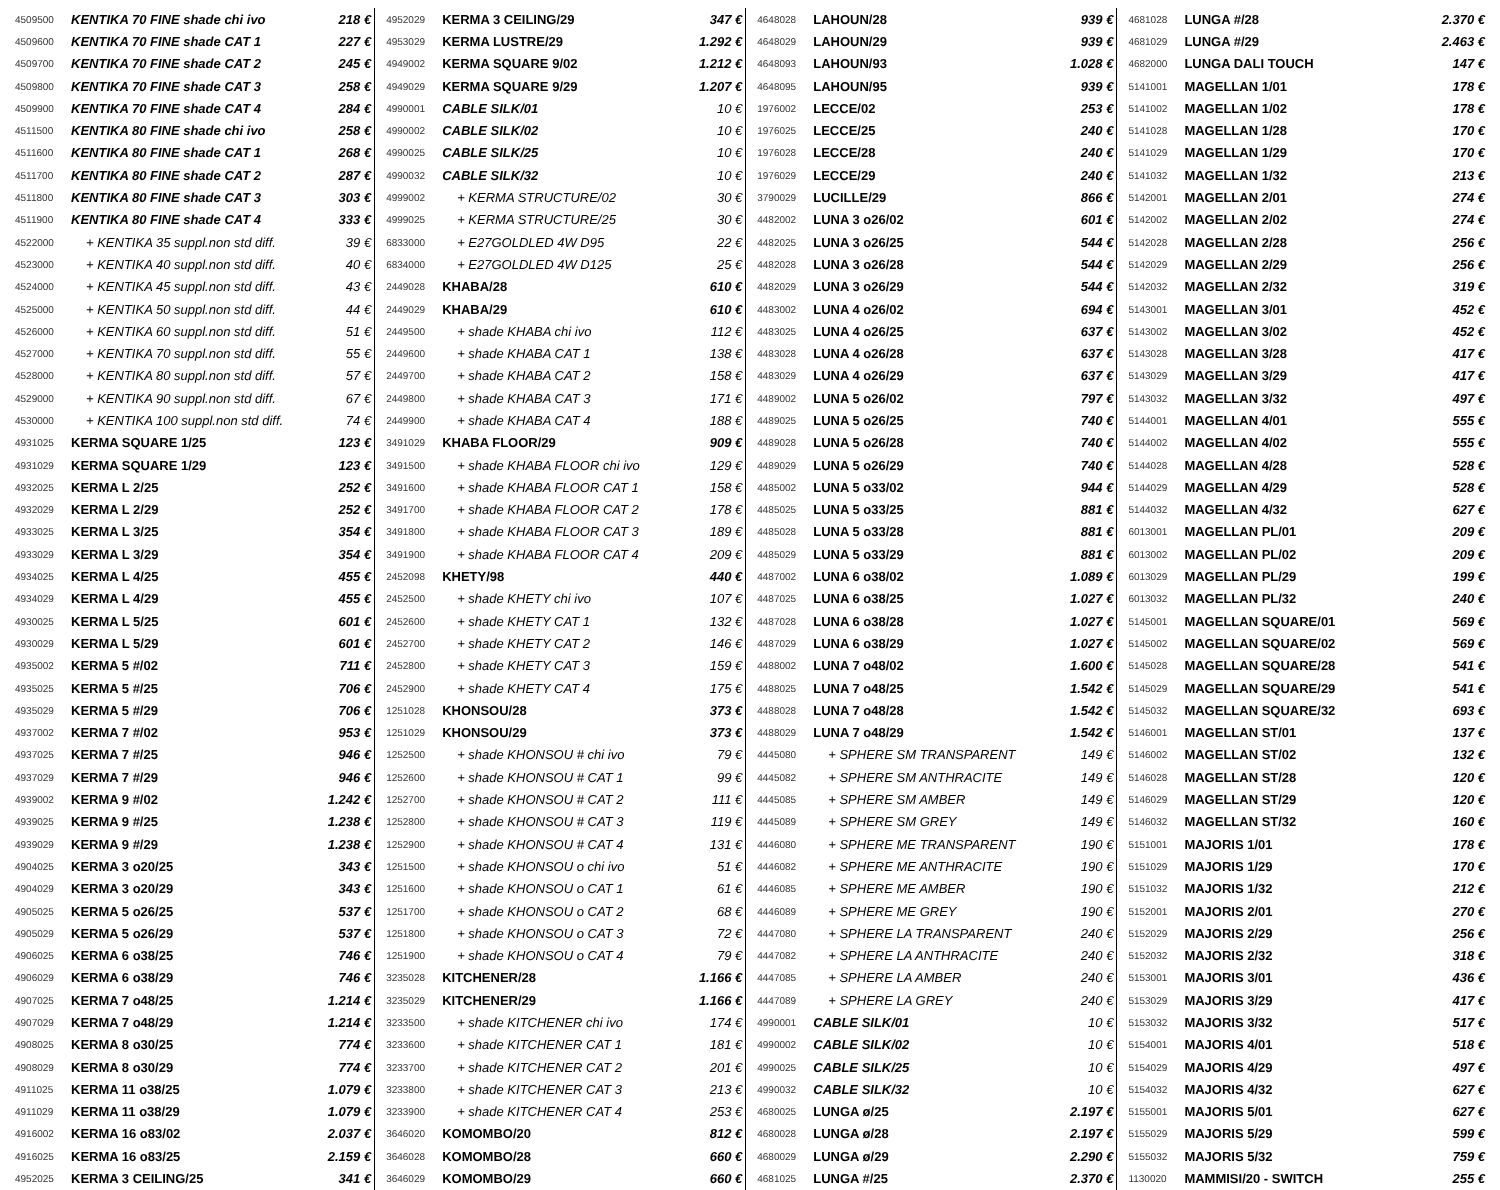| 4509500 | KENTIKA 70 FINE shade chi ivo | 218 € |
| 4509600 | KENTIKA 70 FINE shade CAT 1 | 227 € |
| 4509700 | KENTIKA 70 FINE shade CAT 2 | 245 € |
| 4509800 | KENTIKA 70 FINE shade CAT 3 | 258 € |
| 4509900 | KENTIKA 70 FINE shade CAT 4 | 284 € |
| 4511500 | KENTIKA 80 FINE shade chi ivo | 258 € |
| 4511600 | KENTIKA 80 FINE shade CAT 1 | 268 € |
| 4511700 | KENTIKA 80 FINE shade CAT 2 | 287 € |
| 4511800 | KENTIKA 80 FINE shade CAT 3 | 303 € |
| 4511900 | KENTIKA 80 FINE shade CAT 4 | 333 € |
| 4522000 | + KENTIKA 35 suppl.non std diff. | 39 € |
| 4523000 | + KENTIKA 40 suppl.non std diff. | 40 € |
| 4524000 | + KENTIKA 45 suppl.non std diff. | 43 € |
| 4525000 | + KENTIKA 50 suppl.non std diff. | 44 € |
| 4526000 | + KENTIKA 60 suppl.non std diff. | 51 € |
| 4527000 | + KENTIKA 70 suppl.non std diff. | 55 € |
| 4528000 | + KENTIKA 80 suppl.non std diff. | 57 € |
| 4529000 | + KENTIKA 90 suppl.non std diff. | 67 € |
| 4530000 | + KENTIKA 100 suppl.non std diff. | 74 € |
| 4931025 | KERMA SQUARE 1/25 | 123 € |
| 4931029 | KERMA SQUARE 1/29 | 123 € |
| 4932025 | KERMA L 2/25 | 252 € |
| 4932029 | KERMA L 2/29 | 252 € |
| 4933025 | KERMA L 3/25 | 354 € |
| 4933029 | KERMA L 3/29 | 354 € |
| 4934025 | KERMA L 4/25 | 455 € |
| 4934029 | KERMA L 4/29 | 455 € |
| 4930025 | KERMA L 5/25 | 601 € |
| 4930029 | KERMA L 5/29 | 601 € |
| 4935002 | KERMA 5 #/02 | 711 € |
| 4935025 | KERMA 5 #/25 | 706 € |
| 4935029 | KERMA 5 #/29 | 706 € |
| 4937002 | KERMA 7 #/02 | 953 € |
| 4937025 | KERMA 7 #/25 | 946 € |
| 4937029 | KERMA 7 #/29 | 946 € |
| 4939002 | KERMA 9 #/02 | 1.242 € |
| 4939025 | KERMA 9 #/25 | 1.238 € |
| 4939029 | KERMA 9 #/29 | 1.238 € |
| 4904025 | KERMA 3 o20/25 | 343 € |
| 4904029 | KERMA 3 o20/29 | 343 € |
| 4905025 | KERMA 5 o26/25 | 537 € |
| 4905029 | KERMA 5 o26/29 | 537 € |
| 4906025 | KERMA 6 o38/25 | 746 € |
| 4906029 | KERMA 6 o38/29 | 746 € |
| 4907025 | KERMA 7 o48/25 | 1.214 € |
| 4907029 | KERMA 7 o48/29 | 1.214 € |
| 4908025 | KERMA 8 o30/25 | 774 € |
| 4908029 | KERMA 8 o30/29 | 774 € |
| 4911025 | KERMA 11 o38/25 | 1.079 € |
| 4911029 | KERMA 11 o38/29 | 1.079 € |
| 4916002 | KERMA 16 o83/02 | 2.037 € |
| 4916025 | KERMA 16 o83/25 | 2.159 € |
| 4952025 | KERMA 3 CEILING/25 | 341 € |
| 4952029 | KERMA 3 CEILING/29 | 347 € |
| 4953029 | KERMA LUSTRE/29 | 1.292 € |
| 4949002 | KERMA SQUARE 9/02 | 1.212 € |
| 4949029 | KERMA SQUARE 9/29 | 1.207 € |
| 4990001 | CABLE SILK/01 | 10 € |
| 4990002 | CABLE SILK/02 | 10 € |
| 4990025 | CABLE SILK/25 | 10 € |
| 4990032 | CABLE SILK/32 | 10 € |
| 4999002 | + KERMA STRUCTURE/02 | 30 € |
| 4999025 | + KERMA STRUCTURE/25 | 30 € |
| 6833000 | + E27GOLDLED 4W D95 | 22 € |
| 6834000 | + E27GOLDLED 4W D125 | 25 € |
| 2449028 | KHABA/28 | 610 € |
| 2449029 | KHABA/29 | 610 € |
| 2449500 | + shade KHABA chi ivo | 112 € |
| 2449600 | + shade KHABA CAT 1 | 138 € |
| 2449700 | + shade KHABA CAT 2 | 158 € |
| 2449800 | + shade KHABA CAT 3 | 171 € |
| 2449900 | + shade KHABA CAT 4 | 188 € |
| 3491029 | KHABA FLOOR/29 | 909 € |
| 3491500 | + shade KHABA FLOOR chi ivo | 129 € |
| 3491600 | + shade KHABA FLOOR CAT 1 | 158 € |
| 3491700 | + shade KHABA FLOOR CAT 2 | 178 € |
| 3491800 | + shade KHABA FLOOR CAT 3 | 189 € |
| 3491900 | + shade KHABA FLOOR CAT 4 | 209 € |
| 2452098 | KHETY/98 | 440 € |
| 2452500 | + shade KHETY chi ivo | 107 € |
| 2452600 | + shade KHETY CAT 1 | 132 € |
| 2452700 | + shade KHETY CAT 2 | 146 € |
| 2452800 | + shade KHETY CAT 3 | 159 € |
| 2452900 | + shade KHETY CAT 4 | 175 € |
| 1251028 | KHONSOU/28 | 373 € |
| 1251029 | KHONSOU/29 | 373 € |
| 1252500 | + shade KHONSOU # chi ivo | 79 € |
| 1252600 | + shade KHONSOU # CAT 1 | 99 € |
| 1252700 | + shade KHONSOU # CAT 2 | 111 € |
| 1252800 | + shade KHONSOU # CAT 3 | 119 € |
| 1252900 | + shade KHONSOU # CAT 4 | 131 € |
| 1251500 | + shade KHONSOU o chi ivo | 51 € |
| 1251600 | + shade KHONSOU o CAT 1 | 61 € |
| 1251700 | + shade KHONSOU o CAT 2 | 68 € |
| 1251800 | + shade KHONSOU o CAT 3 | 72 € |
| 1251900 | + shade KHONSOU o CAT 4 | 79 € |
| 3235028 | KITCHENER/28 | 1.166 € |
| 3235029 | KITCHENER/29 | 1.166 € |
| 3233500 | + shade KITCHENER chi ivo | 174 € |
| 3233600 | + shade KITCHENER CAT 1 | 181 € |
| 3233700 | + shade KITCHENER CAT 2 | 201 € |
| 3233800 | + shade KITCHENER CAT 3 | 213 € |
| 3233900 | + shade KITCHENER CAT 4 | 253 € |
| 3646020 | KOMOMBO/20 | 812 € |
| 3646028 | KOMOMBO/28 | 660 € |
| 3646029 | KOMOMBO/29 | 660 € |
| 4648028 | LAHOUN/28 | 939 € |
| 4648029 | LAHOUN/29 | 939 € |
| 4648093 | LAHOUN/93 | 1.028 € |
| 4648095 | LAHOUN/95 | 939 € |
| 1976002 | LECCE/02 | 253 € |
| 1976025 | LECCE/25 | 240 € |
| 1976028 | LECCE/28 | 240 € |
| 1976029 | LECCE/29 | 240 € |
| 3790029 | LUCILLE/29 | 866 € |
| 4482002 | LUNA 3 o26/02 | 601 € |
| 4482025 | LUNA 3 o26/25 | 544 € |
| 4482028 | LUNA 3 o26/28 | 544 € |
| 4482029 | LUNA 3 o26/29 | 544 € |
| 4483002 | LUNA 4 o26/02 | 694 € |
| 4483025 | LUNA 4 o26/25 | 637 € |
| 4483028 | LUNA 4 o26/28 | 637 € |
| 4483029 | LUNA 4 o26/29 | 637 € |
| 4489002 | LUNA 5 o26/02 | 797 € |
| 4489025 | LUNA 5 o26/25 | 740 € |
| 4489028 | LUNA 5 o26/28 | 740 € |
| 4489029 | LUNA 5 o26/29 | 740 € |
| 4485002 | LUNA 5 o33/02 | 944 € |
| 4485025 | LUNA 5 o33/25 | 881 € |
| 4485028 | LUNA 5 o33/28 | 881 € |
| 4485029 | LUNA 5 o33/29 | 881 € |
| 4487002 | LUNA 6 o38/02 | 1.089 € |
| 4487025 | LUNA 6 o38/25 | 1.027 € |
| 4487028 | LUNA 6 o38/28 | 1.027 € |
| 4487029 | LUNA 6 o38/29 | 1.027 € |
| 4488002 | LUNA 7 o48/02 | 1.600 € |
| 4488025 | LUNA 7 o48/25 | 1.542 € |
| 4488028 | LUNA 7 o48/28 | 1.542 € |
| 4488029 | LUNA 7 o48/29 | 1.542 € |
| 4445080 | + SPHERE SM TRANSPARENT | 149 € |
| 4445082 | + SPHERE SM ANTHRACITE | 149 € |
| 4445085 | + SPHERE SM AMBER | 149 € |
| 4445089 | + SPHERE SM GREY | 149 € |
| 4446080 | + SPHERE ME TRANSPARENT | 190 € |
| 4446082 | + SPHERE ME ANTHRACITE | 190 € |
| 4446085 | + SPHERE ME AMBER | 190 € |
| 4446089 | + SPHERE ME GREY | 190 € |
| 4447080 | + SPHERE LA TRANSPARENT | 240 € |
| 4447082 | + SPHERE LA ANTHRACITE | 240 € |
| 4447085 | + SPHERE LA AMBER | 240 € |
| 4447089 | + SPHERE LA GREY | 240 € |
| 4990001 | CABLE SILK/01 | 10 € |
| 4990002 | CABLE SILK/02 | 10 € |
| 4990025 | CABLE SILK/25 | 10 € |
| 4990032 | CABLE SILK/32 | 10 € |
| 4680025 | LUNGA ø/25 | 2.197 € |
| 4680028 | LUNGA ø/28 | 2.197 € |
| 4680029 | LUNGA ø/29 | 2.290 € |
| 4681025 | LUNGA #/25 | 2.370 € |
| 4681028 | LUNGA #/28 | 2.370 € |
| 4681029 | LUNGA #/29 | 2.463 € |
| 4682000 | LUNGA DALI TOUCH | 147 € |
| 5141001 | MAGELLAN 1/01 | 178 € |
| 5141002 | MAGELLAN 1/02 | 178 € |
| 5141028 | MAGELLAN 1/28 | 170 € |
| 5141029 | MAGELLAN 1/29 | 170 € |
| 5141032 | MAGELLAN 1/32 | 213 € |
| 5142001 | MAGELLAN 2/01 | 274 € |
| 5142002 | MAGELLAN 2/02 | 274 € |
| 5142028 | MAGELLAN 2/28 | 256 € |
| 5142029 | MAGELLAN 2/29 | 256 € |
| 5142032 | MAGELLAN 2/32 | 319 € |
| 5143001 | MAGELLAN 3/01 | 452 € |
| 5143002 | MAGELLAN 3/02 | 452 € |
| 5143028 | MAGELLAN 3/28 | 417 € |
| 5143029 | MAGELLAN 3/29 | 417 € |
| 5143032 | MAGELLAN 3/32 | 497 € |
| 5144001 | MAGELLAN 4/01 | 555 € |
| 5144002 | MAGELLAN 4/02 | 555 € |
| 5144028 | MAGELLAN 4/28 | 528 € |
| 5144029 | MAGELLAN 4/29 | 528 € |
| 5144032 | MAGELLAN 4/32 | 627 € |
| 6013001 | MAGELLAN PL/01 | 209 € |
| 6013002 | MAGELLAN PL/02 | 209 € |
| 6013029 | MAGELLAN PL/29 | 199 € |
| 6013032 | MAGELLAN PL/32 | 240 € |
| 5145001 | MAGELLAN SQUARE/01 | 569 € |
| 5145002 | MAGELLAN SQUARE/02 | 569 € |
| 5145028 | MAGELLAN SQUARE/28 | 541 € |
| 5145029 | MAGELLAN SQUARE/29 | 541 € |
| 5145032 | MAGELLAN SQUARE/32 | 693 € |
| 5146001 | MAGELLAN ST/01 | 137 € |
| 5146002 | MAGELLAN ST/02 | 132 € |
| 5146028 | MAGELLAN ST/28 | 120 € |
| 5146029 | MAGELLAN ST/29 | 120 € |
| 5146032 | MAGELLAN ST/32 | 160 € |
| 5151001 | MAJORIS 1/01 | 178 € |
| 5151029 | MAJORIS 1/29 | 170 € |
| 5151032 | MAJORIS 1/32 | 212 € |
| 5152001 | MAJORIS 2/01 | 270 € |
| 5152029 | MAJORIS 2/29 | 256 € |
| 5152032 | MAJORIS 2/32 | 318 € |
| 5153001 | MAJORIS 3/01 | 436 € |
| 5153029 | MAJORIS 3/29 | 417 € |
| 5153032 | MAJORIS 3/32 | 517 € |
| 5154001 | MAJORIS 4/01 | 518 € |
| 5154029 | MAJORIS 4/29 | 497 € |
| 5154032 | MAJORIS 4/32 | 627 € |
| 5155001 | MAJORIS 5/01 | 627 € |
| 5155029 | MAJORIS 5/29 | 599 € |
| 5155032 | MAJORIS 5/32 | 759 € |
| 1130020 | MAMMISI/20 - SWITCH | 255 € |